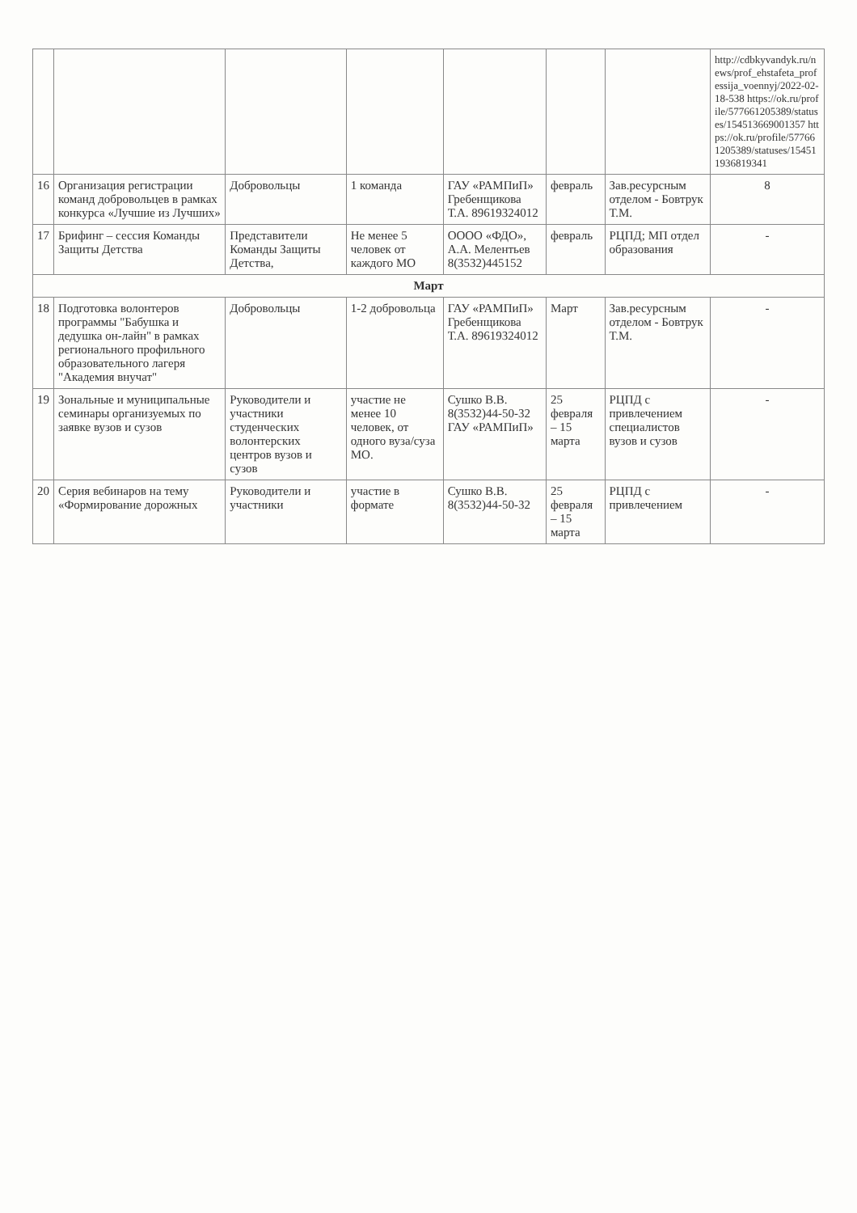| | | | | | | | http://cdbkyvandyk.ru/news/prof_ehstafeta_professija_voennyj/2022-02-18-538 https://ok.ru/profile/577661205389/statuses/154513669001357 https://ok.ru/profile/577661205389/statuses/154511936819341 |
| 16 | Организация регистрации команд добровольцев в рамках конкурса «Лучшие из Лучших» | Добровольцы | 1 команда | ГАУ «РАМПиП» Гребенщикова Т.А. 89619324012 | февраль | Зав.ресурсным отделом - Бовтрук Т.М. | 8 |
| 17 | Брифинг – сессия Команды Защиты Детства | Представители Команды Защиты Детства, | Не менее 5 человек от каждого МО | ОООО «ФДО», А.А. Мелентьев 8(3532)445152 | февраль | РЦПД; МП отдел образования | - |
| Март | | | | | | | |
| 18 | Подготовка волонтеров программы "Бабушка и дедушка он-лайн" в рамках регионального профильного образовательного лагеря "Академия внучат" | Добровольцы | 1-2 добровольца | ГАУ «РАМПиП» Гребенщикова Т.А. 89619324012 | Март | Зав.ресурсным отделом - Бовтрук Т.М. | - |
| 19 | Зональные и муниципальные семинары организуемых по заявке вузов и сузов | Руководители и участники студенческих волонтерских центров вузов и сузов | участие не менее 10 человек, от одного вуза/суза МО. | Сушко В.В. 8(3532)44-50-32 ГАУ «РАМПиП» | 25 февраля – 15 марта | РЦПД с привлечением специалистов вузов и сузов | - |
| 20 | Серия вебинаров на тему «Формирование дорожных | Руководители и участники | участие в формате | Сушко В.В. 8(3532)44-50-32 | 25 февраля – 15 марта | РЦПД с привлечением | - |